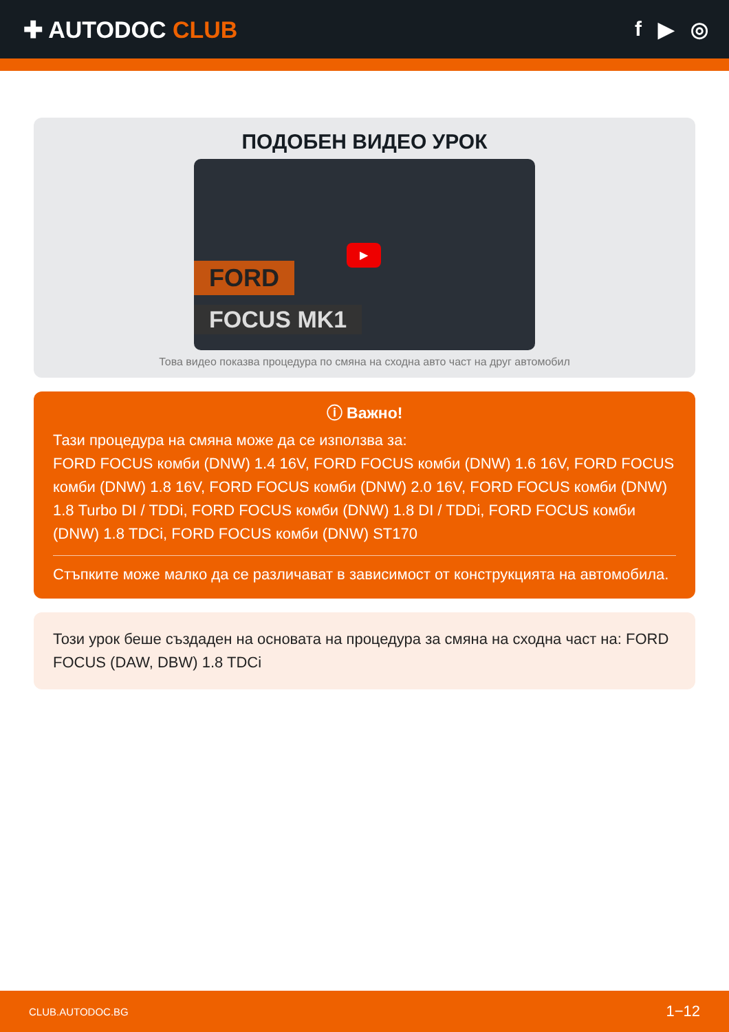✚ AUTODOC CLUB f ▶ ◎
ПОДОБЕН ВИДЕО УРОК
FORD
FOCUS MK1
▶
Това видео показва процедура по смяна на сходна авто част на друг автомобил
ⓘ Важно!
Тази процедура на смяна може да се използва за:
FORD FOCUS комби (DNW) 1.4 16V, FORD FOCUS комби (DNW) 1.6 16V, FORD FOCUS комби (DNW) 1.8 16V, FORD FOCUS комби (DNW) 2.0 16V, FORD FOCUS комби (DNW) 1.8 Turbo DI / TDDi, FORD FOCUS комби (DNW) 1.8 DI / TDDi, FORD FOCUS комби (DNW) 1.8 TDCi, FORD FOCUS комби (DNW) ST170
Стъпките може малко да се различават в зависимост от конструкцията на автомобила.
Този урок беше създаден на основата на процедура за смяна на сходна част на: FORD FOCUS (DAW, DBW) 1.8 TDCi
CLUB.AUTODOC.BG 1−12